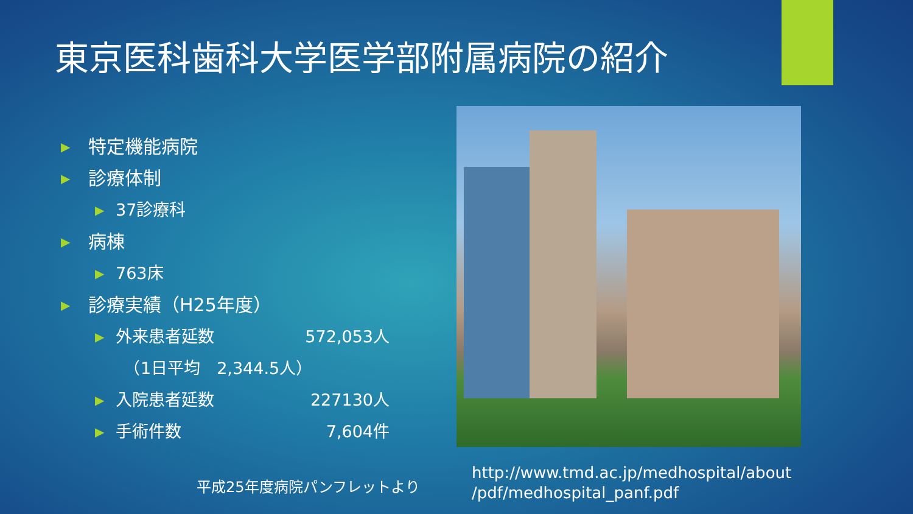東京医科歯科大学医学部附属病院の紹介
▶ 特定機能病院
▶ 診療体制
▶ 37診療科
▶ 病棟
▶ 763床
▶ 診療実績（H25年度）
▶ 外来患者延数 572,053人
　（1日平均　2,344.5人）
▶ 入院患者延数 227130人
▶ 手術件数 7,604件
平成25年度病院パンフレットより
http://www.tmd.ac.jp/medhospital/about
/pdf/medhospital_panf.pdf